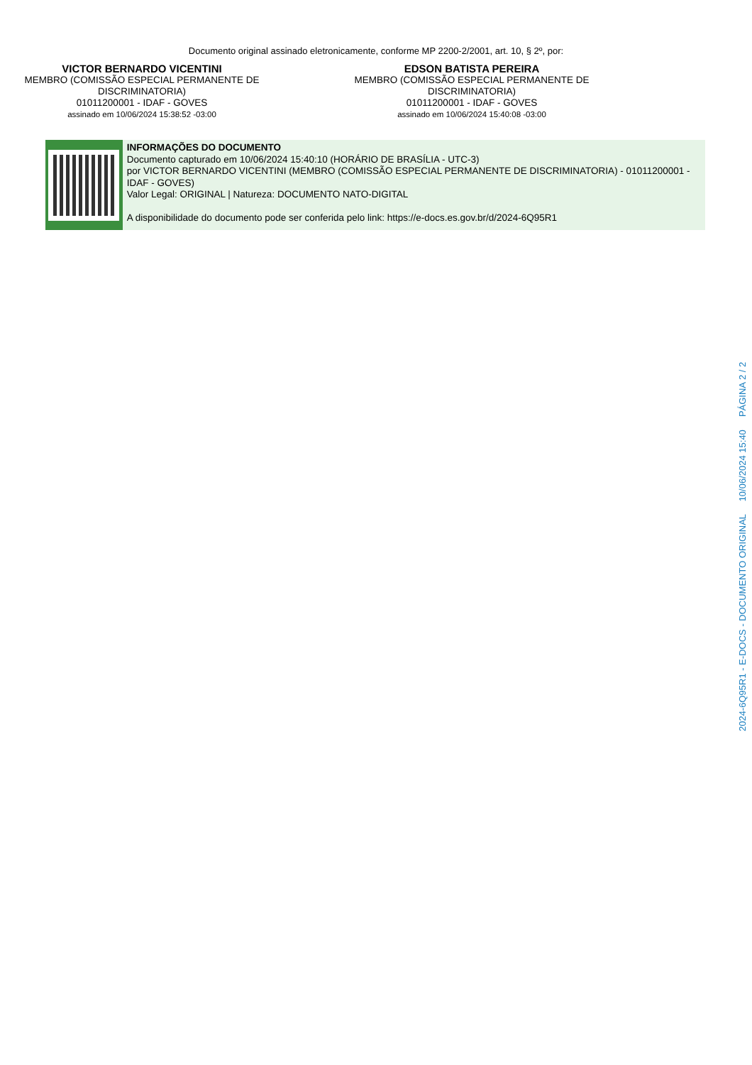Documento original assinado eletronicamente, conforme MP 2200-2/2001, art. 10, § 2º, por:
VICTOR BERNARDO VICENTINI
MEMBRO (COMISSÃO ESPECIAL PERMANENTE DE DISCRIMINATORIA)
01011200001 - IDAF - GOVES
assinado em 10/06/2024 15:38:52 -03:00
EDSON BATISTA PEREIRA
MEMBRO (COMISSÃO ESPECIAL PERMANENTE DE DISCRIMINATORIA)
01011200001 - IDAF - GOVES
assinado em 10/06/2024 15:40:08 -03:00
INFORMAÇÕES DO DOCUMENTO
Documento capturado em 10/06/2024 15:40:10 (HORÁRIO DE BRASÍLIA - UTC-3)
por VICTOR BERNARDO VICENTINI (MEMBRO (COMISSÃO ESPECIAL PERMANENTE DE DISCRIMINATORIA) - 01011200001 - IDAF - GOVES)
Valor Legal: ORIGINAL | Natureza: DOCUMENTO NATO-DIGITAL
A disponibilidade do documento pode ser conferida pelo link: https://e-docs.es.gov.br/d/2024-6Q95R1
2024-6Q95R1 - E-DOCS - DOCUMENTO ORIGINAL 10/06/2024 15:40 PÁGINA 2 / 2